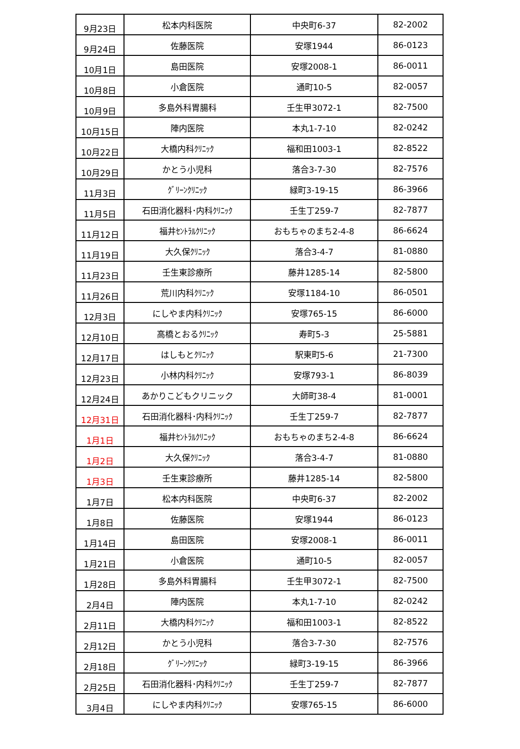| 9月23日 | 松本内科医院 | 中央町6-37 | 82-2002 |
| 9月24日 | 佐藤医院 | 安塚1944 | 86-0123 |
| 10月1日 | 島田医院 | 安塚2008-1 | 86-0011 |
| 10月8日 | 小倉医院 | 通町10-5 | 82-0057 |
| 10月9日 | 多島外科胃腸科 | 壬生甲3072-1 | 82-7500 |
| 10月15日 | 陣内医院 | 本丸1-7-10 | 82-0242 |
| 10月22日 | 大橋内科ｸﾘﾆｯｸ | 福和田1003-1 | 82-8522 |
| 10月29日 | かとう小児科 | 落合3-7-30 | 82-7576 |
| 11月3日 | ｸﾞﾘｰﾝｸﾘﾆｯｸ | 緑町3-19-15 | 86-3966 |
| 11月5日 | 石田消化器科･内科ｸﾘﾆｯｸ | 壬生丁259-7 | 82-7877 |
| 11月12日 | 福井ｾﾝﾄﾗﾙｸﾘﾆｯｸ | おもちゃのまち2-4-8 | 86-6624 |
| 11月19日 | 大久保ｸﾘﾆｯｸ | 落合3-4-7 | 81-0880 |
| 11月23日 | 壬生東診療所 | 藤井1285-14 | 82-5800 |
| 11月26日 | 荒川内科ｸﾘﾆｯｸ | 安塚1184-10 | 86-0501 |
| 12月3日 | にしやま内科ｸﾘﾆｯｸ | 安塚765-15 | 86-6000 |
| 12月10日 | 高橋とおるｸﾘﾆｯｸ | 寿町5-3 | 25-5881 |
| 12月17日 | はしもとｸﾘﾆｯｸ | 駅東町5-6 | 21-7300 |
| 12月23日 | 小林内科ｸﾘﾆｯｸ | 安塚793-1 | 86-8039 |
| 12月24日 | あかりこどもクリニック | 大師町38-4 | 81-0001 |
| 12月31日 | 石田消化器科･内科ｸﾘﾆｯｸ | 壬生丁259-7 | 82-7877 |
| 1月1日 | 福井ｾﾝﾄﾗﾙｸﾘﾆｯｸ | おもちゃのまち2-4-8 | 86-6624 |
| 1月2日 | 大久保ｸﾘﾆｯｸ | 落合3-4-7 | 81-0880 |
| 1月3日 | 壬生東診療所 | 藤井1285-14 | 82-5800 |
| 1月7日 | 松本内科医院 | 中央町6-37 | 82-2002 |
| 1月8日 | 佐藤医院 | 安塚1944 | 86-0123 |
| 1月14日 | 島田医院 | 安塚2008-1 | 86-0011 |
| 1月21日 | 小倉医院 | 通町10-5 | 82-0057 |
| 1月28日 | 多島外科胃腸科 | 壬生甲3072-1 | 82-7500 |
| 2月4日 | 陣内医院 | 本丸1-7-10 | 82-0242 |
| 2月11日 | 大橋内科ｸﾘﾆｯｸ | 福和田1003-1 | 82-8522 |
| 2月12日 | かとう小児科 | 落合3-7-30 | 82-7576 |
| 2月18日 | ｸﾞﾘｰﾝｸﾘﾆｯｸ | 緑町3-19-15 | 86-3966 |
| 2月25日 | 石田消化器科･内科ｸﾘﾆｯｸ | 壬生丁259-7 | 82-7877 |
| 3月4日 | にしやま内科ｸﾘﾆｯｸ | 安塚765-15 | 86-6000 |